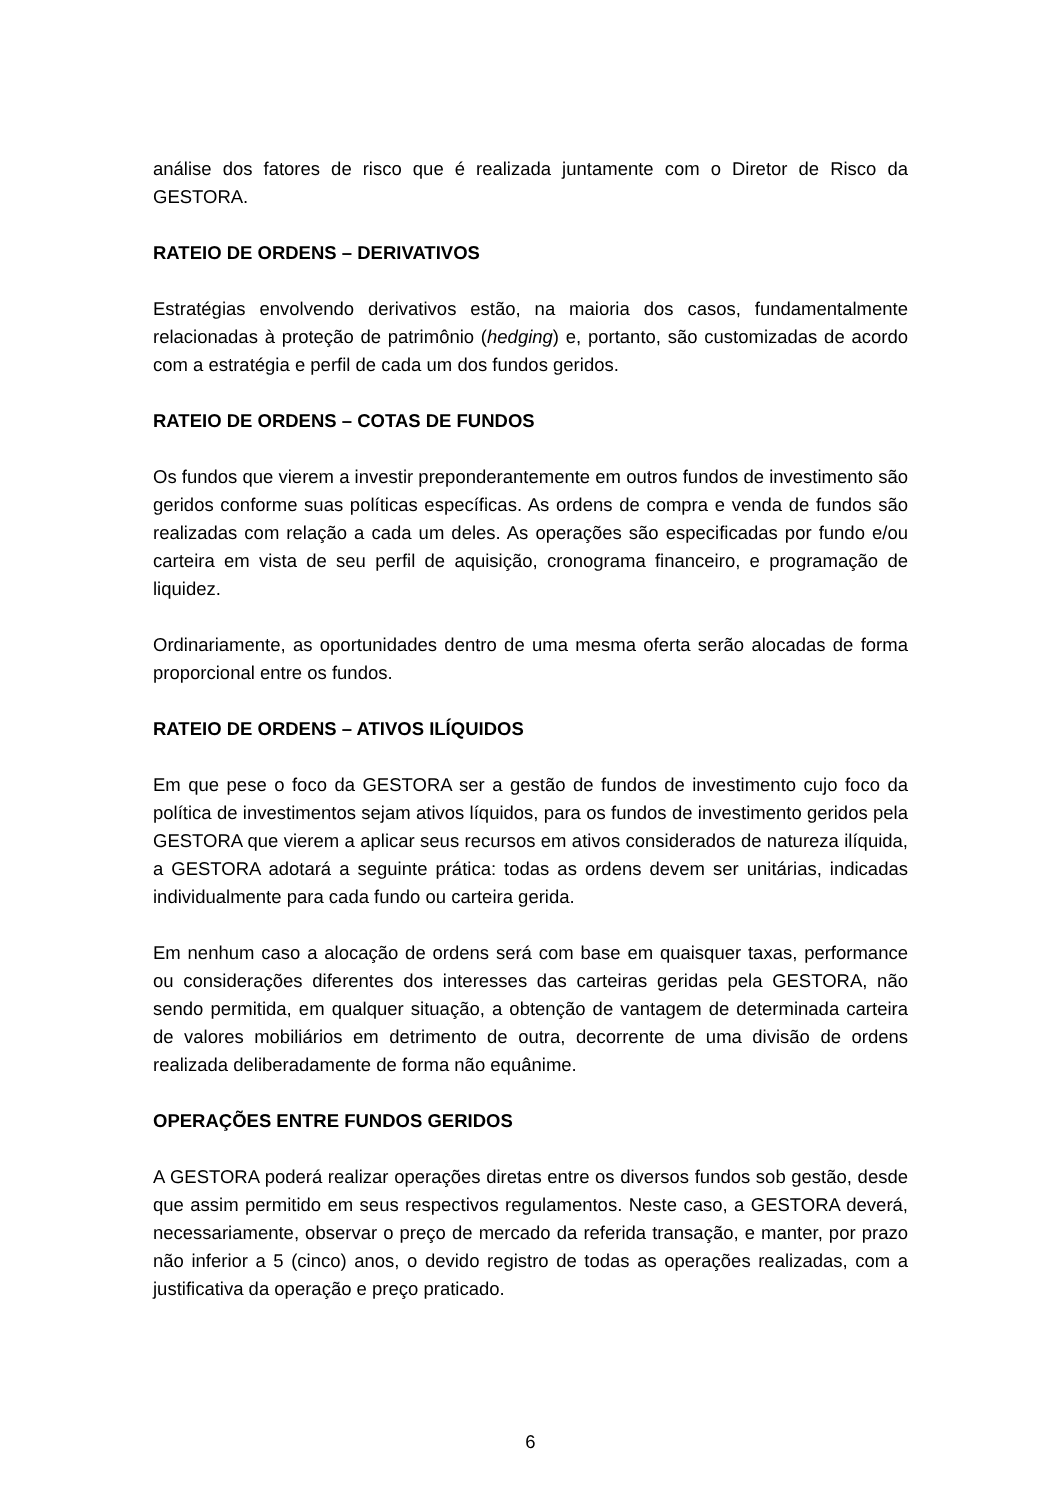análise dos fatores de risco que é realizada juntamente com o Diretor de Risco da GESTORA.
RATEIO DE ORDENS – DERIVATIVOS
Estratégias envolvendo derivativos estão, na maioria dos casos, fundamentalmente relacionadas à proteção de patrimônio (hedging) e, portanto, são customizadas de acordo com a estratégia e perfil de cada um dos fundos geridos.
RATEIO DE ORDENS – COTAS DE FUNDOS
Os fundos que vierem a investir preponderantemente em outros fundos de investimento são geridos conforme suas políticas específicas. As ordens de compra e venda de fundos são realizadas com relação a cada um deles. As operações são especificadas por fundo e/ou carteira em vista de seu perfil de aquisição, cronograma financeiro, e programação de liquidez.
Ordinariamente, as oportunidades dentro de uma mesma oferta serão alocadas de forma proporcional entre os fundos.
RATEIO DE ORDENS – ATIVOS ILÍQUIDOS
Em que pese o foco da GESTORA ser a gestão de fundos de investimento cujo foco da política de investimentos sejam ativos líquidos, para os fundos de investimento geridos pela GESTORA que vierem a aplicar seus recursos em ativos considerados de natureza ilíquida, a GESTORA adotará a seguinte prática: todas as ordens devem ser unitárias, indicadas individualmente para cada fundo ou carteira gerida.
Em nenhum caso a alocação de ordens será com base em quaisquer taxas, performance ou considerações diferentes dos interesses das carteiras geridas pela GESTORA, não sendo permitida, em qualquer situação, a obtenção de vantagem de determinada carteira de valores mobiliários em detrimento de outra, decorrente de uma divisão de ordens realizada deliberadamente de forma não equânime.
OPERAÇÕES ENTRE FUNDOS GERIDOS
A GESTORA poderá realizar operações diretas entre os diversos fundos sob gestão, desde que assim permitido em seus respectivos regulamentos. Neste caso, a GESTORA deverá, necessariamente, observar o preço de mercado da referida transação, e manter, por prazo não inferior a 5 (cinco) anos, o devido registro de todas as operações realizadas, com a justificativa da operação e preço praticado.
6